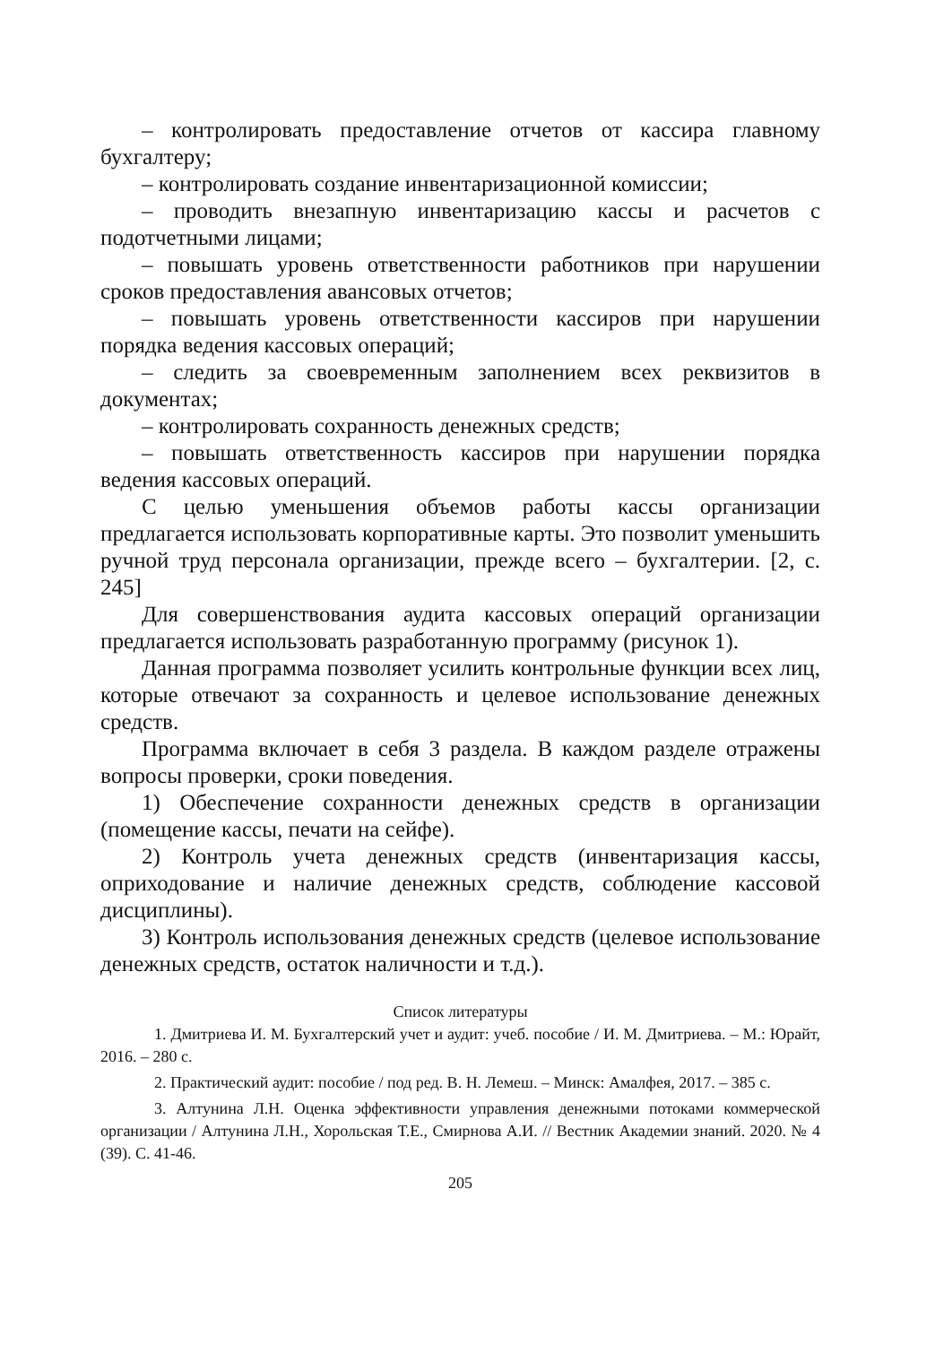– контролировать предоставление отчетов от кассира главному бухгалтеру;
– контролировать создание инвентаризационной комиссии;
– проводить внезапную инвентаризацию кассы и расчетов с подотчетными лицами;
– повышать уровень ответственности работников при нарушении сроков предоставления авансовых отчетов;
– повышать уровень ответственности кассиров при нарушении порядка ведения кассовых операций;
– следить за своевременным заполнением всех реквизитов в документах;
– контролировать сохранность денежных средств;
– повышать ответственность кассиров при нарушении порядка ведения кассовых операций.
С целью уменьшения объемов работы кассы организации предлагается использовать корпоративные карты. Это позволит уменьшить ручной труд персонала организации, прежде всего – бухгалтерии. [2, с. 245]
Для совершенствования аудита кассовых операций организации предлагается использовать разработанную программу (рисунок 1).
Данная программа позволяет усилить контрольные функции всех лиц, которые отвечают за сохранность и целевое использование денежных средств.
Программа включает в себя 3 раздела. В каждом разделе отражены вопросы проверки, сроки поведения.
1) Обеспечение сохранности денежных средств в организации (помещение кассы, печати на сейфе).
2) Контроль учета денежных средств (инвентаризация кассы, оприходование и наличие денежных средств, соблюдение кассовой дисциплины).
3) Контроль использования денежных средств (целевое использование денежных средств, остаток наличности и т.д.).
Список литературы
1. Дмитриева И. М. Бухгалтерский учет и аудит: учеб. пособие / И. М. Дмитриева. – М.: Юрайт, 2016. – 280 с.
2. Практический аудит: пособие / под ред. В. Н. Лемеш. – Минск: Амалфея, 2017. – 385 с.
3. Алтунина Л.Н. Оценка эффективности управления денежными потоками коммерческой организации / Алтунина Л.Н., Хорольская Т.Е., Смирнова А.И. // Вестник Академии знаний. 2020. № 4 (39). С. 41-46.
205